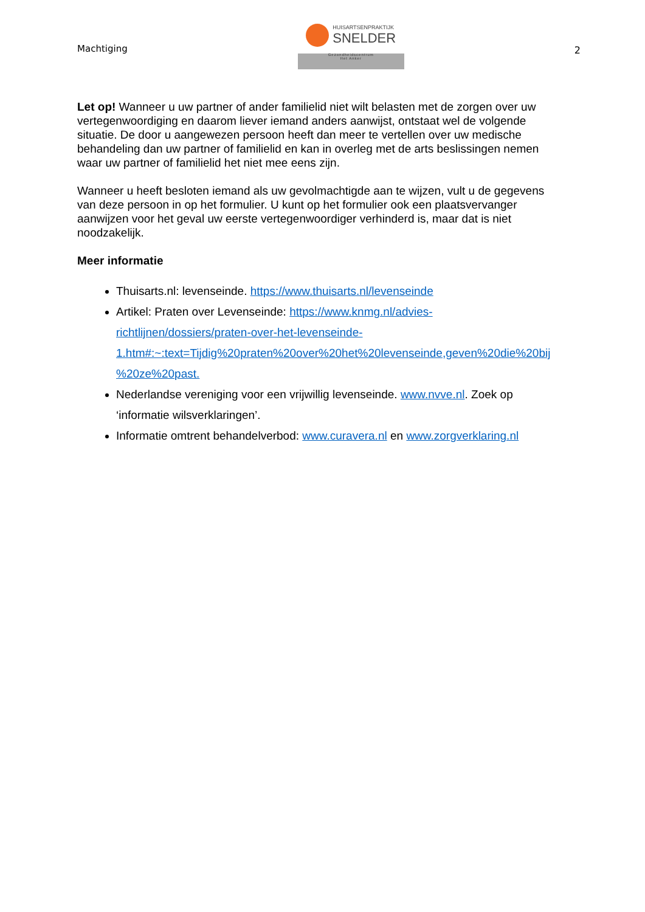Machtiging
HUISARTSENPRAKTIJK
SNELDER
Gezondheidscentrum
Het Anker
2
Let op! Wanneer u uw partner of ander familielid niet wilt belasten met de zorgen over uw vertegenwoordiging en daarom liever iemand anders aanwijst, ontstaat wel de volgende situatie. De door u aangewezen persoon heeft dan meer te vertellen over uw medische behandeling dan uw partner of familielid en kan in overleg met de arts beslissingen nemen waar uw partner of familielid het niet mee eens zijn.
Wanneer u heeft besloten iemand als uw gevolmachtigde aan te wijzen, vult u de gegevens van deze persoon in op het formulier. U kunt op het formulier ook een plaatsvervanger aanwijzen voor het geval uw eerste vertegenwoordiger verhinderd is, maar dat is niet noodzakelijk.
Meer informatie
Thuisarts.nl: levenseinde. https://www.thuisarts.nl/levenseinde
Artikel: Praten over Levenseinde: https://www.knmg.nl/advies-richtlijnen/dossiers/praten-over-het-levenseinde-1.htm#:~:text=Tijdig%20praten%20over%20het%20levenseinde,geven%20die%20bij %20ze%20past.
Nederlandse vereniging voor een vrijwillig levenseinde. www.nvve.nl. Zoek op ‘informatie wilsverklaringen’.
Informatie omtrent behandelverbod: www.curavera.nl en www.zorgverklaring.nl